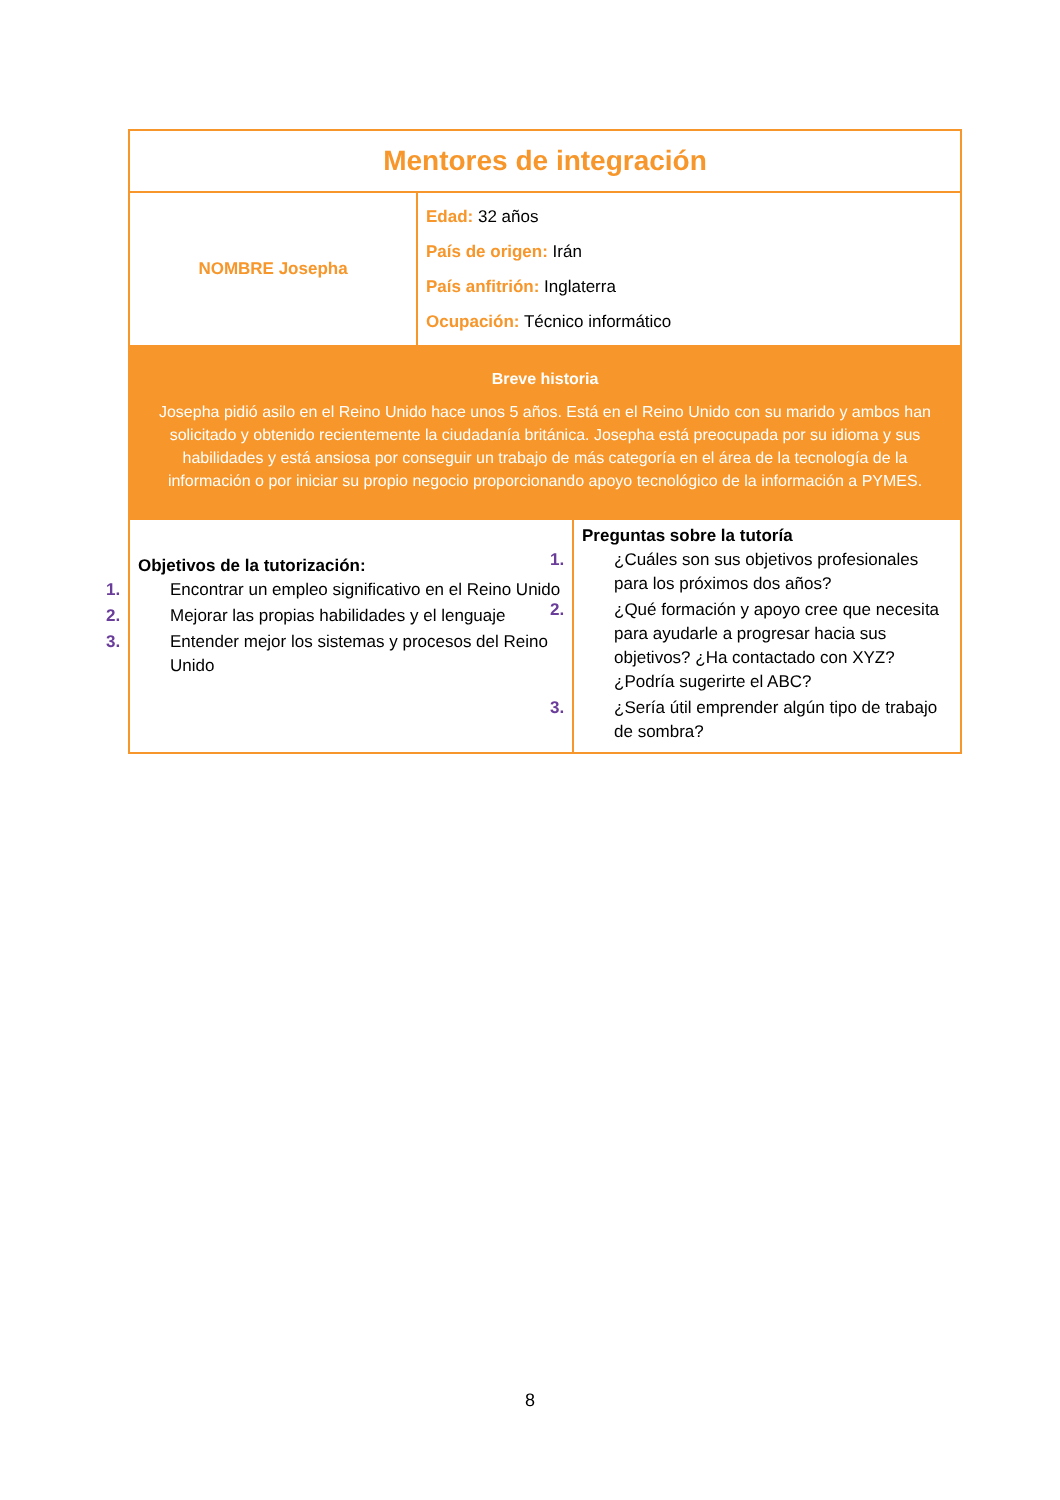| Mentores de integración | | |
| NOMBRE Josepha | Edad: 32 años País de origen: Irán País anfitrión: Inglaterra Ocupación: Técnico informático | |
| Breve historia Josepha pidió asilo en el Reino Unido hace unos 5 años. Está en el Reino Unido con su marido y ambos han solicitado y obtenido recientemente la ciudadanía británica. Josepha está preocupada por su idioma y sus habilidades y está ansiosa por conseguir un trabajo de más categoría en el área de la tecnología de la información o por iniciar su propio negocio proporcionando apoyo tecnológico de la información a PYMES. | | |
| Objetivos de la tutorización: 1. Encontrar un empleo significativo en el Reino Unido 2. Mejorar las propias habilidades y el lenguaje 3. Entender mejor los sistemas y procesos del Reino Unido | | Preguntas sobre la tutoría 1. ¿Cuáles son sus objetivos profesionales para los próximos dos años? 2. ¿Qué formación y apoyo cree que necesita para ayudarle a progresar hacia sus objetivos? ¿Ha contactado con XYZ? ¿Podría sugerirte el ABC? 3. ¿Sería útil emprender algún tipo de trabajo de sombra? |
8